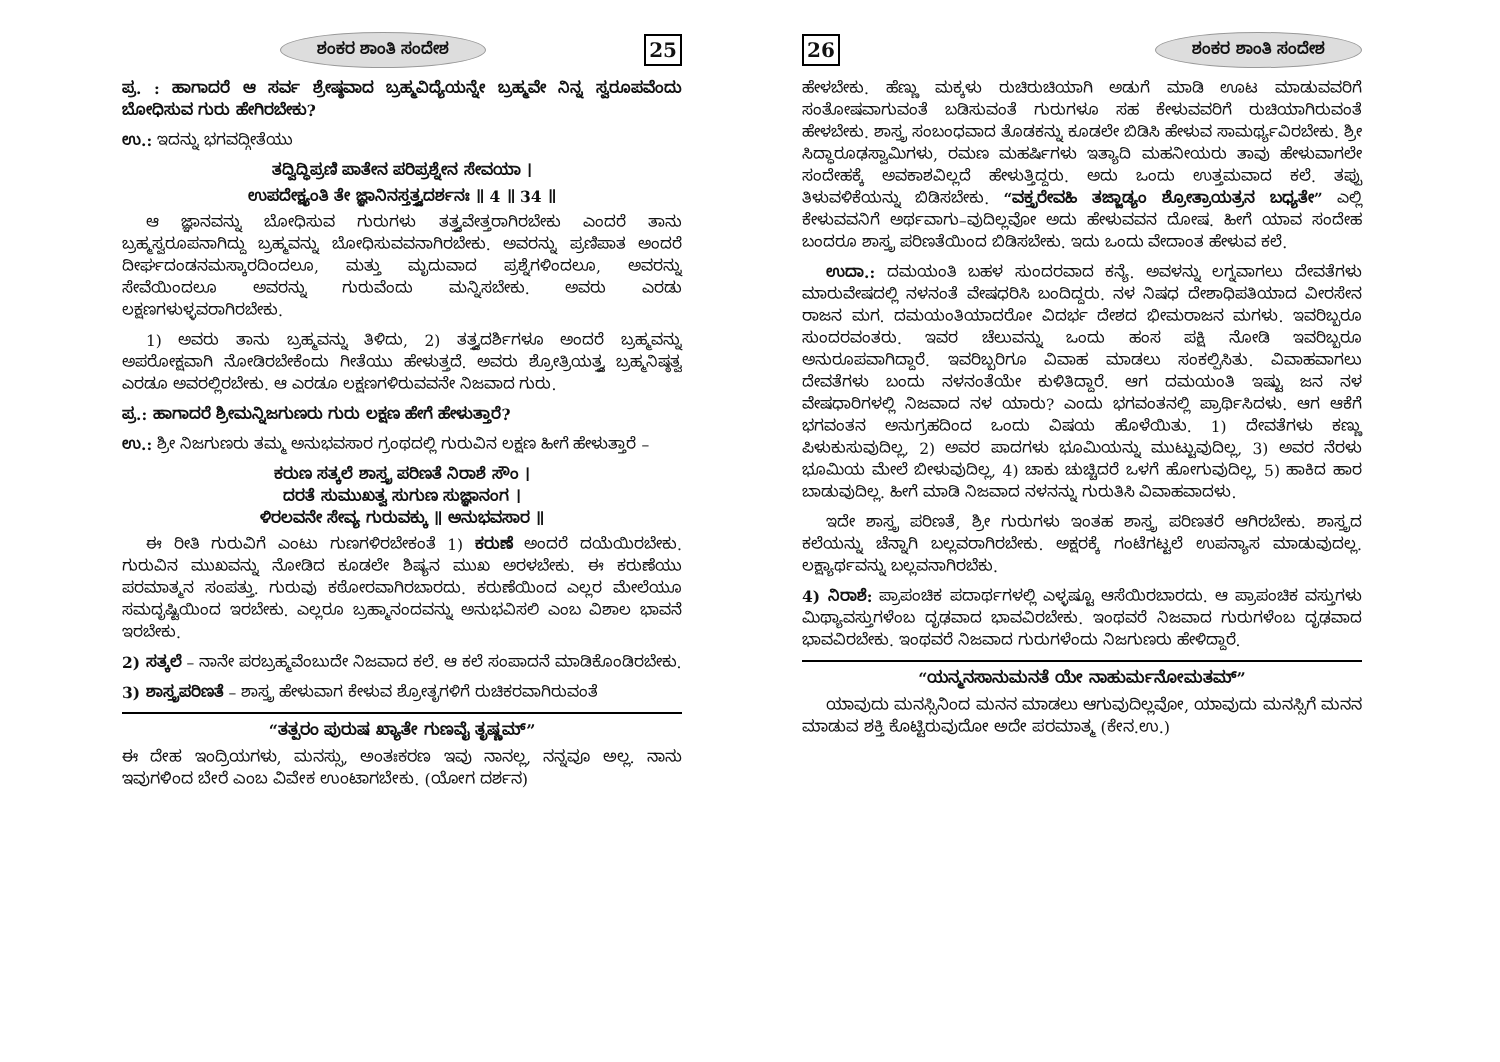ಶಂಕರ ಶಾಂತಿ ಸಂದೇಶ 25
ಪ್ರ. : ಹಾಗಾದರೆ ಆ ಸರ್ವ ಶ್ರೇಷ್ಠವಾದ ಬ್ರಹ್ಮವಿದ್ಯೆಯನ್ನೇ ಬ್ರಹ್ಮವೇ ನಿನ್ನ ಸ್ವರೂಪವೆಂದು ಬೋಧಿಸುವ ಗುರು ಹೇಗಿರಬೇಕು?
ಉ.: ಇದನ್ನು ಭಗವದ್ಗೀತೆಯು
ತದ್ವಿದ್ಧಿಪ್ರಣಿ ಪಾತೇನ ಪರಿಪ್ರಶ್ನೇನ ಸೇವಯಾ ।
ಉಪದೇಕ್ಷ್ಯಂತಿ ತೇ ಜ್ಞಾನಿನಸ್ತತ್ತ್ವದರ್ಶನಃ ॥ 4 ॥ 34 ॥
ಆ ಜ್ಞಾನವನ್ನು ಬೋಧಿಸುವ ಗುರುಗಳು ತತ್ತ್ವವೇತ್ತರಾಗಿರಬೇಕು ಎಂದರೆ ತಾನು ಬ್ರಹ್ಮಸ್ವರೂಪನಾಗಿದ್ದು ಬ್ರಹ್ಮವನ್ನು ಬೋಧಿಸುವವನಾಗಿರಬೇಕು. ಅವರನ್ನು ಪ್ರಣಿಪಾತ ಅಂದರೆ ದೀರ್ಘದಂಡನಮಸ್ಕಾರದಿಂದಲೂ, ಮತ್ತು ಮೃದುವಾದ ಪ್ರಶ್ನೆಗಳಿಂದಲೂ, ಅವರನ್ನು ಸೇವೆಯಿಂದಲೂ ಅವರನ್ನು ಗುರುವೆಂದು ಮನ್ನಿಸಬೇಕು. ಅವರು ಎರಡು ಲಕ್ಷಣಗಳುಳ್ಳವರಾಗಿರಬೇಕು.
1) ಅವರು ತಾನು ಬ್ರಹ್ಮವನ್ನು ತಿಳಿದು, 2) ತತ್ತ್ವದರ್ಶಿಗಳೂ ಅಂದರೆ ಬ್ರಹ್ಮವನ್ನು ಅಪರೋಕ್ಷವಾಗಿ ನೋಡಿರಬೇಕೆಂದು ಗೀತೆಯು ಹೇಳುತ್ತದೆ. ಅವರು ಶ್ರೋತ್ರಿಯತ್ತ್ವ ಬ್ರಹ್ಮನಿಷ್ಠತ್ವ ಎರಡೂ ಅವರಲ್ಲಿರಬೇಕು. ಆ ಎರಡೂ ಲಕ್ಷಣಗಳಿರುವವನೇ ನಿಜವಾದ ಗುರು.
ಪ್ರ.: ಹಾಗಾದರೆ ಶ್ರೀಮನ್ನಿಜಗುಣರು ಗುರು ಲಕ್ಷಣ ಹೇಗೆ ಹೇಳುತ್ತಾರೆ?
ಉ.: ಶ್ರೀ ನಿಜಗುಣರು ತಮ್ಮ ಅನುಭವಸಾರ ಗ್ರಂಥದಲ್ಲಿ ಗುರುವಿನ ಲಕ್ಷಣ ಹೀಗೆ ಹೇಳುತ್ತಾರೆ –
ಕರುಣ ಸತ್ಕಲೆ ಶಾಸ್ತ್ರ ಪರಿಣತೆ ನಿರಾಶೆ ಸೌಂ ।
ದರತೆ ಸುಮುಖತ್ವ ಸುಗುಣ ಸುಜ್ಞಾನಂಗ ।
ಳಿರಲವನೇ ಸೇವ್ಯ ಗುರುವಕ್ಕು ॥ ಅನುಭವಸಾರ ॥
ಈ ರೀತಿ ಗುರುವಿಗೆ ಎಂಟು ಗುಣಗಳಿರಬೇಕಂತೆ 1) ಕರುಣೆ ಅಂದರೆ ದಯೆಯಿರಬೇಕು. ಗುರುವಿನ ಮುಖವನ್ನು ನೋಡಿದ ಕೂಡಲೇ ಶಿಷ್ಯನ ಮುಖ ಅರಳಬೇಕು. ಈ ಕರುಣೆಯು ಪರಮಾತ್ಮನ ಸಂಪತ್ತು. ಗುರುವು ಕಠೋರವಾಗಿರಬಾರದು. ಕರುಣೆಯಿಂದ ಎಲ್ಲರ ಮೇಲೆಯೂ ಸಮದೃಷ್ಟಿಯಿಂದ ಇರಬೇಕು. ಎಲ್ಲರೂ ಬ್ರಹ್ಮಾನಂದವನ್ನು ಅನುಭವಿಸಲಿ ಎಂಬ ವಿಶಾಲ ಭಾವನೆ ಇರಬೇಕು.
2) ಸತ್ಕಲೆ – ನಾನೇ ಪರಬ್ರಹ್ಮವೆಂಬುದೇ ನಿಜವಾದ ಕಲೆ. ಆ ಕಲೆ ಸಂಪಾದನೆ ಮಾಡಿಕೊಂಡಿರಬೇಕು.
3) ಶಾಸ್ತ್ರಪರಿಣತೆ – ಶಾಸ್ತ್ರ ಹೇಳುವಾಗ ಕೇಳುವ ಶ್ರೋತೃಗಳಿಗೆ ರುಚಿಕರವಾಗಿರುವಂತೆ
“ತತ್ಪರಂ ಪುರುಷ ಖ್ಯಾತೇ ಗುಣವೈ ತೃಷ್ಣಮ್”
ಈ ದೇಹ ಇಂದ್ರಿಯಗಳು, ಮನಸ್ಸು, ಅಂತಃಕರಣ ಇವು ನಾನಲ್ಲ, ನನ್ನವೂ ಅಲ್ಲ. ನಾನು ಇವುಗಳಿಂದ ಬೇರೆ ಎಂಬ ವಿವೇಕ ಉಂಟಾಗಬೇಕು. (ಯೋಗ ದರ್ಶನ)
26 ಶಂಕರ ಶಾಂತಿ ಸಂದೇಶ
ಹೇಳಬೇಕು. ಹೆಣ್ಣು ಮಕ್ಕಳು ರುಚಿರುಚಿಯಾಗಿ ಅಡುಗೆ ಮಾಡಿ ಊಟ ಮಾಡುವವರಿಗೆ ಸಂತೋಷವಾಗುವಂತೆ ಬಡಿಸುವಂತೆ ಗುರುಗಳೂ ಸಹ ಕೇಳುವವರಿಗೆ ರುಚಿಯಾಗಿರುವಂತೆ ಹೇಳಬೇಕು. ಶಾಸ್ತ್ರ ಸಂಬಂಧವಾದ ತೊಡಕನ್ನು ಕೂಡಲೇ ಬಿಡಿಸಿ ಹೇಳುವ ಸಾಮರ್ಥ್ಯವಿರಬೇಕು. ಶ್ರೀ ಸಿದ್ಧಾರೂಢಸ್ವಾಮಿಗಳು, ರಮಣ ಮಹರ್ಷಿಗಳು ಇತ್ಯಾದಿ ಮಹನೀಯರು ತಾವು ಹೇಳುವಾಗಲೇ ಸಂದೇಹಕ್ಕೆ ಅವಕಾಶವಿಲ್ಲದೆ ಹೇಳುತ್ತಿದ್ದರು. ಅದು ಒಂದು ಉತ್ತಮವಾದ ಕಲೆ. ತಪ್ಪು ತಿಳುವಳಿಕೆಯನ್ನು ಬಿಡಿಸಬೇಕು. “ವಕ್ತೃರೇವಹಿ ತಜ್ಜಾಡ್ಯಂ ಶ್ರೋತ್ರಾಯತ್ರನ ಬಧ್ಯತೇ” ಎಲ್ಲಿ ಕೇಳುವವನಿಗೆ ಅರ್ಥವಾಗು–ವುದಿಲ್ಲವೋ ಅದು ಹೇಳುವವನ ದೋಷ. ಹೀಗೆ ಯಾವ ಸಂದೇಹ ಬಂದರೂ ಶಾಸ್ತ್ರ ಪರಿಣತೆಯಿಂದ ಬಿಡಿಸಬೇಕು. ಇದು ಒಂದು ವೇದಾಂತ ಹೇಳುವ ಕಲೆ.
ಉದಾ.: ದಮಯಂತಿ ಬಹಳ ಸುಂದರವಾದ ಕನ್ಯೆ. ಅವಳನ್ನು ಲಗ್ನವಾಗಲು ದೇವತೆಗಳು ಮಾರುವೇಷದಲ್ಲಿ ನಳನಂತೆ ವೇಷಧರಿಸಿ ಬಂದಿದ್ದರು. ನಳ ನಿಷಧ ದೇಶಾಧಿಪತಿಯಾದ ವೀರಸೇನ ರಾಜನ ಮಗ. ದಮಯಂತಿಯಾದರೋ ವಿದರ್ಭ ದೇಶದ ಭೀಮರಾಜನ ಮಗಳು. ಇವರಿಬ್ಬರೂ ಸುಂದರವಂತರು. ಇವರ ಚೆಲುವನ್ನು ಒಂದು ಹಂಸ ಪಕ್ಷಿ ನೋಡಿ ಇವರಿಬ್ಬರೂ ಅನುರೂಪವಾಗಿದ್ದಾರೆ. ಇವರಿಬ್ಬರಿಗೂ ವಿವಾಹ ಮಾಡಲು ಸಂಕಲ್ಪಿಸಿತು. ವಿವಾಹವಾಗಲು ದೇವತೆಗಳು ಬಂದು ನಳನಂತೆಯೇ ಕುಳಿತಿದ್ದಾರೆ. ಆಗ ದಮಯಂತಿ ಇಷ್ಟು ಜನ ನಳ ವೇಷಧಾರಿಗಳಲ್ಲಿ ನಿಜವಾದ ನಳ ಯಾರು? ಎಂದು ಭಗವಂತನಲ್ಲಿ ಪ್ರಾರ್ಥಿಸಿದಳು. ಆಗ ಆಕೆಗೆ ಭಗವಂತನ ಅನುಗ್ರಹದಿಂದ ಒಂದು ವಿಷಯ ಹೊಳೆಯಿತು. 1) ದೇವತೆಗಳು ಕಣ್ಣು ಪಿಳುಕುಸುವುದಿಲ್ಲ, 2) ಅವರ ಪಾದಗಳು ಭೂಮಿಯನ್ನು ಮುಟ್ಟುವುದಿಲ್ಲ, 3) ಅವರ ನೆರಳು ಭೂಮಿಯ ಮೇಲೆ ಬೀಳುವುದಿಲ್ಲ, 4) ಚಾಕು ಚುಚ್ಚಿದರೆ ಒಳಗೆ ಹೋಗುವುದಿಲ್ಲ, 5) ಹಾಕಿದ ಹಾರ ಬಾಡುವುದಿಲ್ಲ. ಹೀಗೆ ಮಾಡಿ ನಿಜವಾದ ನಳನನ್ನು ಗುರುತಿಸಿ ವಿವಾಹವಾದಳು.
ಇದೇ ಶಾಸ್ತ್ರ ಪರಿಣತೆ, ಶ್ರೀ ಗುರುಗಳು ಇಂತಹ ಶಾಸ್ತ್ರ ಪರಿಣತರೆ ಆಗಿರಬೇಕು. ಶಾಸ್ತ್ರದ ಕಲೆಯನ್ನು ಚೆನ್ನಾಗಿ ಬಲ್ಲವರಾಗಿರಬೇಕು. ಅಕ್ಷರಕ್ಕೆ ಗಂಟೆಗಟ್ಟಲೆ ಉಪನ್ಯಾಸ ಮಾಡುವುದಲ್ಲ. ಲಕ್ಷ್ಯಾರ್ಥವನ್ನು ಬಲ್ಲವನಾಗಿರಬೆಕು.
4) ನಿರಾಶೆ: ಪ್ರಾಪಂಚಿಕ ಪದಾರ್ಥಗಳಲ್ಲಿ ಎಳ್ಳಷ್ಟೂ ಆಸೆಯಿರಬಾರದು. ಆ ಪ್ರಾಪಂಚಿಕ ವಸ್ತುಗಳು ಮಿಥ್ಯಾವಸ್ತುಗಳೆಂಬ ದೃಢವಾದ ಭಾವವಿರಬೇಕು. ಇಂಥವರೆ ನಿಜವಾದ ಗುರುಗಳೆಂಬ ದೃಢವಾದ ಭಾವವಿರಬೇಕು. ಇಂಥವರೆ ನಿಜವಾದ ಗುರುಗಳೆಂದು ನಿಜಗುಣರು ಹೇಳಿದ್ದಾರೆ.
“ಯನ್ಮನಸಾನುಮನತೆ ಯೇ ನಾಹುರ್ಮನೋಮತಮ್”
ಯಾವುದು ಮನಸ್ಸಿನಿಂದ ಮನನ ಮಾಡಲು ಆಗುವುದಿಲ್ಲವೋ, ಯಾವುದು ಮನಸ್ಸಿಗೆ ಮನನ ಮಾಡುವ ಶಕ್ತಿ ಕೊಟ್ಟಿರುವುದೋ ಅದೇ ಪರಮಾತ್ಮ (ಕೇನ.ಉ.)